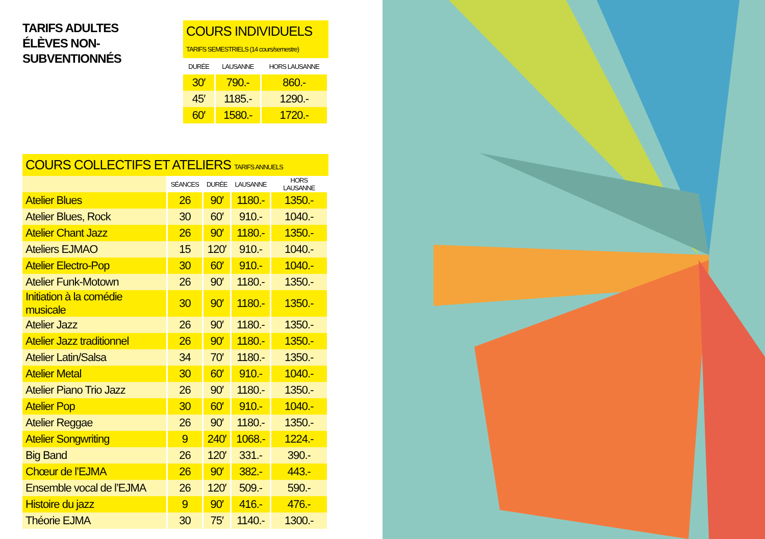TARIFS ADULTES
ÉLÈVES NON-SUBVENTIONNÉS
COURS INDIVIDUELS
TARIFS SEMESTRIELS (14 cours/semestre)
| DURÉE | LAUSANNE | HORS LAUSANNE |
| --- | --- | --- |
| 30′ | 790.- | 860.- |
| 45′ | 1185.- | 1290.- |
| 60′ | 1580.- | 1720.- |
COURS COLLECTIFS ET ATELIERS TARIFS ANNUELS
| | SÉANCES | DURÉE | LAUSANNE | HORS LAUSANNE |
| --- | --- | --- | --- | --- |
| Atelier Blues | 26 | 90′ | 1180.- | 1350.- |
| Atelier Blues, Rock | 30 | 60′ | 910.- | 1040.- |
| Atelier Chant Jazz | 26 | 90′ | 1180.- | 1350.- |
| Ateliers EJMAO | 15 | 120′ | 910.- | 1040.- |
| Atelier Electro-Pop | 30 | 60′ | 910.- | 1040.- |
| Atelier Funk-Motown | 26 | 90′ | 1180.- | 1350.- |
| Initiation à la comédie musicale | 30 | 90′ | 1180.- | 1350.- |
| Atelier Jazz | 26 | 90′ | 1180.- | 1350.- |
| Atelier Jazz traditionnel | 26 | 90′ | 1180.- | 1350.- |
| Atelier Latin/Salsa | 34 | 70′ | 1180.- | 1350.- |
| Atelier Metal | 30 | 60′ | 910.- | 1040.- |
| Atelier Piano Trio Jazz | 26 | 90′ | 1180.- | 1350.- |
| Atelier Pop | 30 | 60′ | 910.- | 1040.- |
| Atelier Reggae | 26 | 90′ | 1180.- | 1350.- |
| Atelier Songwriting | 9 | 240′ | 1068.- | 1224.- |
| Big Band | 26 | 120′ | 331.- | 390.- |
| Chœur de l’EJMA | 26 | 90′ | 382.- | 443.- |
| Ensemble vocal de l’EJMA | 26 | 120′ | 509.- | 590.- |
| Histoire du jazz | 9 | 90′ | 416.- | 476.- |
| Théorie EJMA | 30 | 75′ | 1140.- | 1300.- |